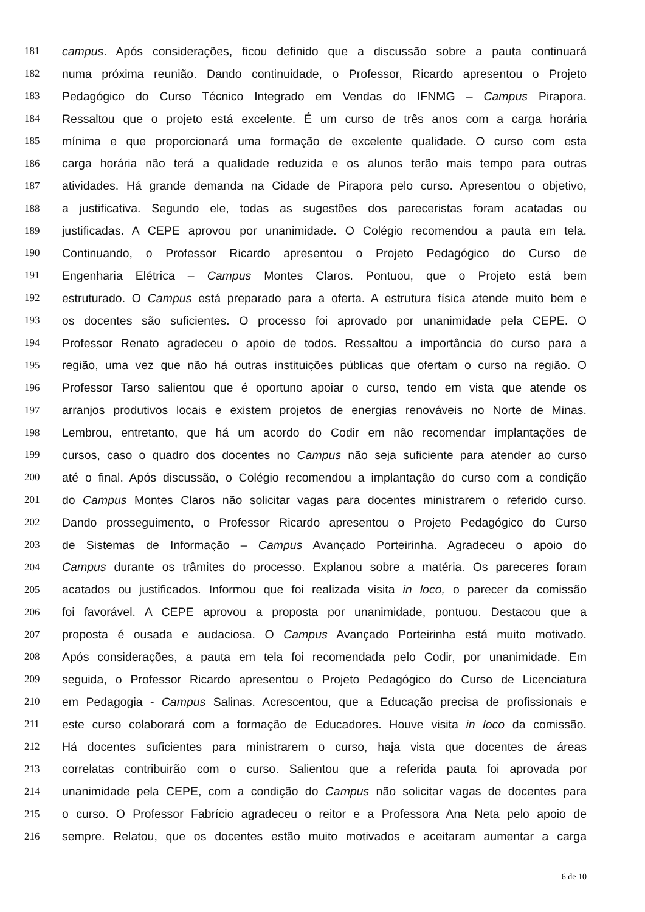181 campus. Após considerações, ficou definido que a discussão sobre a pauta continuará
182 numa próxima reunião. Dando continuidade, o Professor, Ricardo apresentou o Projeto
183 Pedagógico do Curso Técnico Integrado em Vendas do IFNMG – Campus Pirapora.
184 Ressaltou que o projeto está excelente. É um curso de três anos com a carga horária
185 mínima e que proporcionará uma formação de excelente qualidade. O curso com esta
186 carga horária não terá a qualidade reduzida e os alunos terão mais tempo para outras
187 atividades. Há grande demanda na Cidade de Pirapora pelo curso. Apresentou o objetivo,
188 a justificativa. Segundo ele, todas as sugestões dos pareceristas foram acatadas ou
189 justificadas. A CEPE aprovou por unanimidade. O Colégio recomendou a pauta em tela.
190 Continuando, o Professor Ricardo apresentou o Projeto Pedagógico do Curso de
191 Engenharia Elétrica – Campus Montes Claros. Pontuou, que o Projeto está bem
192 estruturado. O Campus está preparado para a oferta. A estrutura física atende muito bem e
193 os docentes são suficientes. O processo foi aprovado por unanimidade pela CEPE. O
194 Professor Renato agradeceu o apoio de todos. Ressaltou a importância do curso para a
195 região, uma vez que não há outras instituições públicas que ofertam o curso na região. O
196 Professor Tarso salientou que é oportuno apoiar o curso, tendo em vista que atende os
197 arranjos produtivos locais e existem projetos de energias renováveis no Norte de Minas.
198 Lembrou, entretanto, que há um acordo do Codir em não recomendar implantações de
199 cursos, caso o quadro dos docentes no Campus não seja suficiente para atender ao curso
200 até o final. Após discussão, o Colégio recomendou a implantação do curso com a condição
201 do Campus Montes Claros não solicitar vagas para docentes ministrarem o referido curso.
202 Dando prosseguimento, o Professor Ricardo apresentou o Projeto Pedagógico do Curso
203 de Sistemas de Informação – Campus Avançado Porteirinha. Agradeceu o apoio do
204 Campus durante os trâmites do processo. Explanou sobre a matéria. Os pareceres foram
205 acatados ou justificados. Informou que foi realizada visita in loco, o parecer da comissão
206 foi favorável. A CEPE aprovou a proposta por unanimidade, pontuou. Destacou que a
207 proposta é ousada e audaciosa. O Campus Avançado Porteirinha está muito motivado.
208 Após considerações, a pauta em tela foi recomendada pelo Codir, por unanimidade. Em
209 seguida, o Professor Ricardo apresentou o Projeto Pedagógico do Curso de Licenciatura
210 em Pedagogia - Campus Salinas. Acrescentou, que a Educação precisa de profissionais e
211 este curso colaborará com a formação de Educadores. Houve visita in loco da comissão.
212 Há docentes suficientes para ministrarem o curso, haja vista que docentes de áreas
213 correlatas contribuirão com o curso. Salientou que a referida pauta foi aprovada por
214 unanimidade pela CEPE, com a condição do Campus não solicitar vagas de docentes para
215 o curso. O Professor Fabrício agradeceu o reitor e a Professora Ana Neta pelo apoio de
216 sempre. Relatou, que os docentes estão muito motivados e aceitaram aumentar a carga
6 de 10